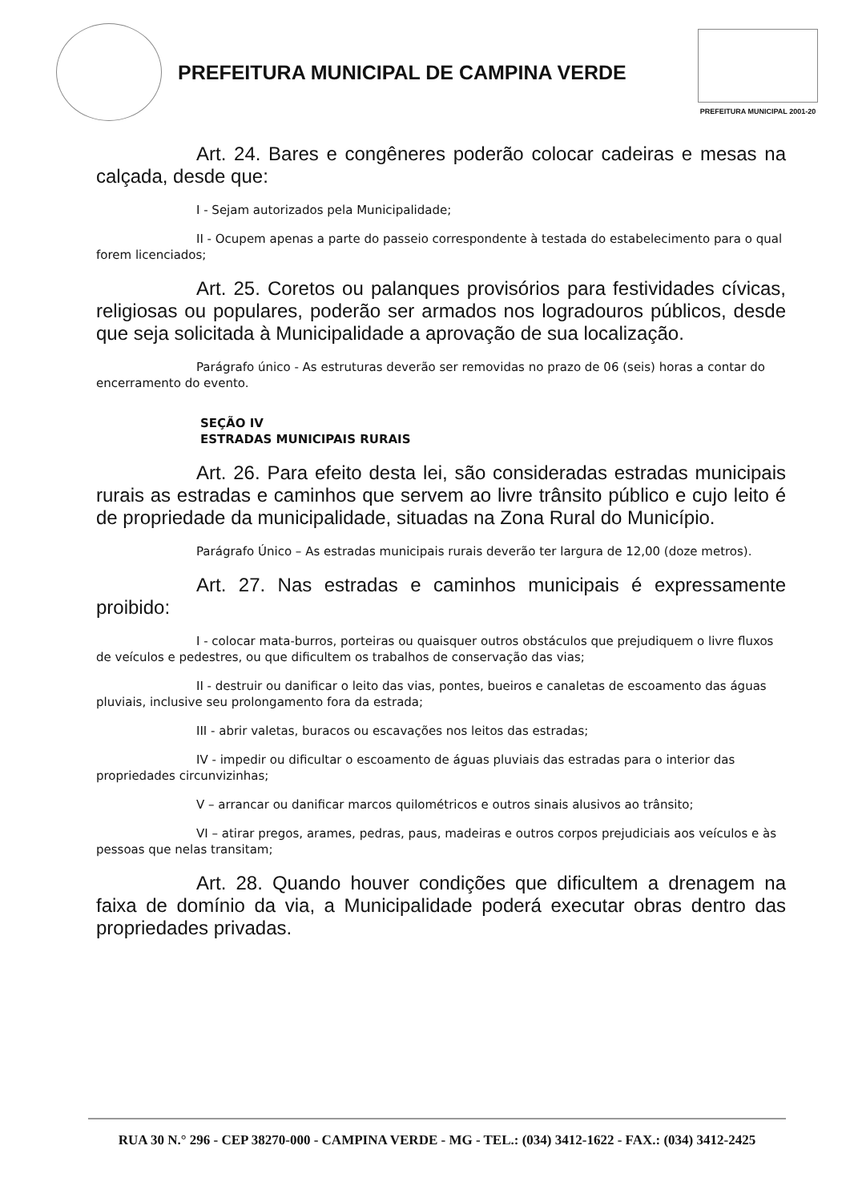PREFEITURA MUNICIPAL DE CAMPINA VERDE
PREFEITURA MUNICIPAL 2001-20
Art. 24. Bares e congêneres poderão colocar cadeiras e mesas na calçada, desde que:
I - Sejam autorizados pela Municipalidade;
II - Ocupem apenas a parte do passeio correspondente à testada do estabelecimento para o qual forem licenciados;
Art. 25. Coretos ou palanques provisórios para festividades cívicas, religiosas ou populares, poderão ser armados nos logradouros públicos, desde que seja solicitada à Municipalidade a aprovação de sua localização.
Parágrafo único - As estruturas deverão ser removidas no prazo de 06 (seis) horas a contar do encerramento do evento.
SEÇÃO IV
ESTRADAS MUNICIPAIS RURAIS
Art. 26. Para efeito desta lei, são consideradas estradas municipais rurais as estradas e caminhos que servem ao livre trânsito público e cujo leito é de propriedade da municipalidade, situadas na Zona Rural do Município.
Parágrafo Único – As estradas municipais rurais deverão ter largura de 12,00 (doze metros).
Art. 27. Nas estradas e caminhos municipais é expressamente proibido:
I - colocar mata-burros, porteiras ou quaisquer outros obstáculos que prejudiquem o livre fluxos de veículos e pedestres, ou que dificultem os trabalhos de conservação das vias;
II - destruir ou danificar o leito das vias, pontes, bueiros e canaletas de escoamento das águas pluviais, inclusive seu prolongamento fora da estrada;
III - abrir valetas, buracos ou escavações nos leitos das estradas;
IV - impedir ou dificultar o escoamento de águas pluviais das estradas para o interior das propriedades circunvizinhas;
V – arrancar ou danificar marcos quilométricos e outros sinais alusivos ao trânsito;
VI – atirar pregos, arames, pedras, paus, madeiras e outros corpos prejudiciais aos veículos e às pessoas que nelas transitam;
Art. 28. Quando houver condições que dificultem a drenagem na faixa de domínio da via, a Municipalidade poderá executar obras dentro das propriedades privadas.
RUA 30 N.° 296 - CEP 38270-000 - CAMPINA VERDE - MG - TEL.: (034) 3412-1622 - FAX.: (034) 3412-2425